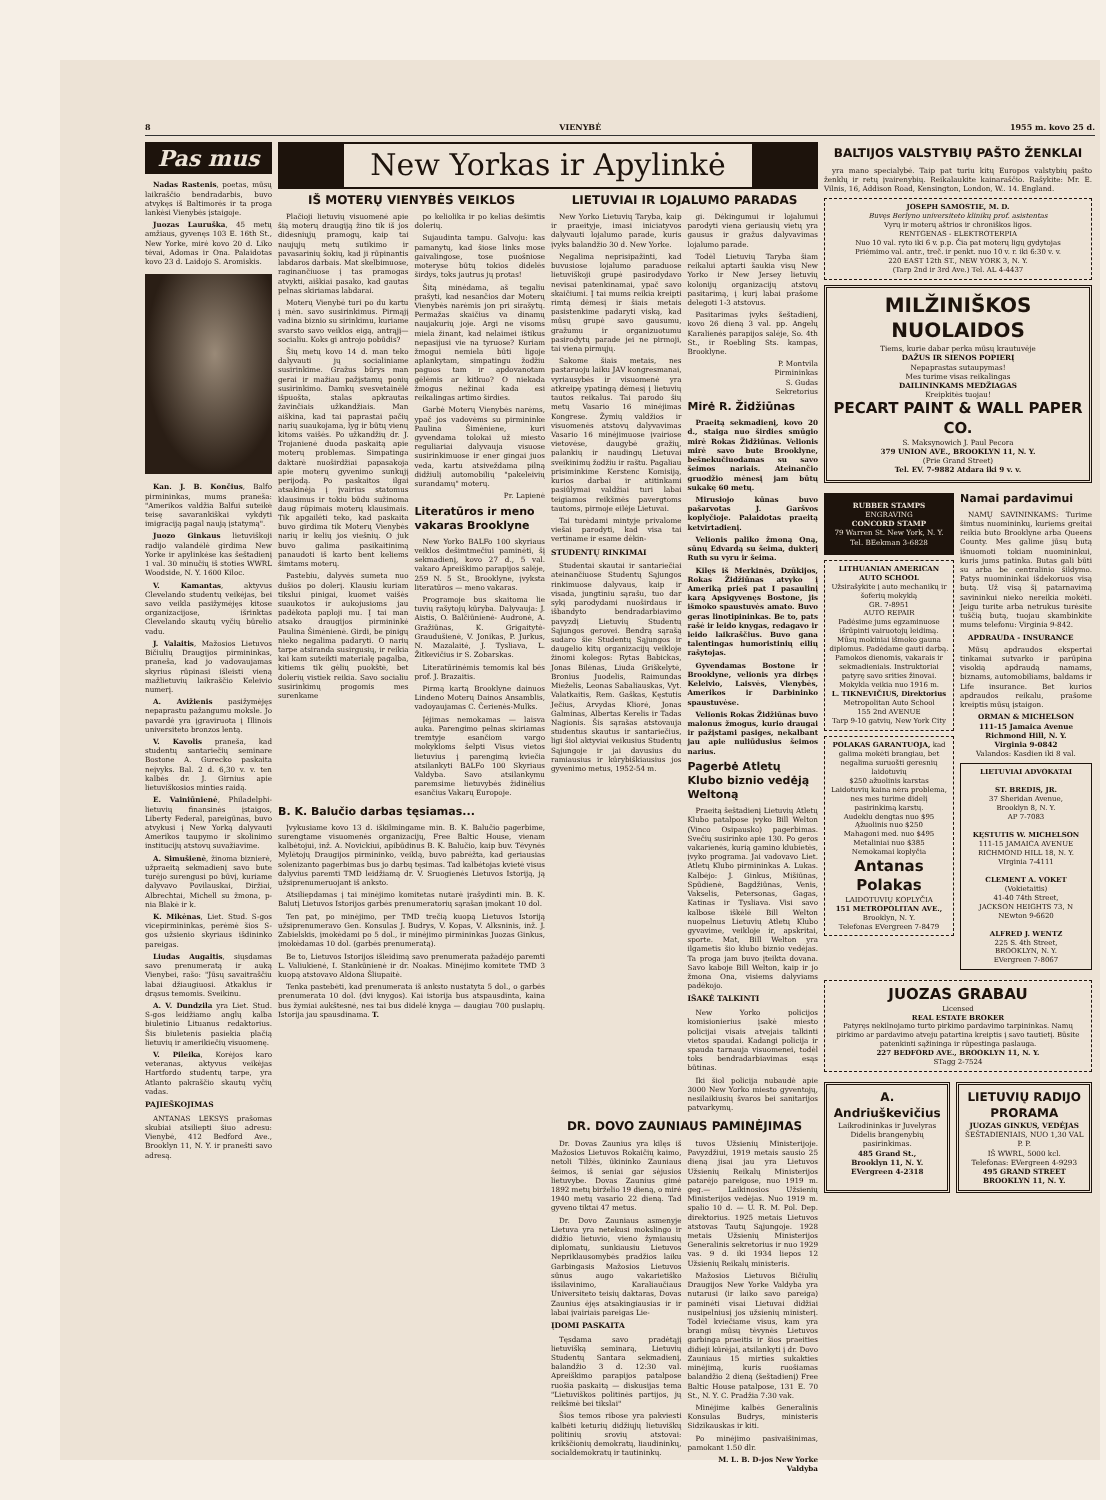8 VIENYBĖ 1955 m. kovo 25 d.
Pas mus
Nadas Rastenis, poetas, mūsų laikraščio bendradarbis, buvo atvykęs iš Baltimorės ir ta proga lankėsi Vienybės įstaigoje.
Juozas Lauruška, 45 metų amžiaus, gyvenęs 103 E. 16th St., New Yorke, mirė kovo 20 d. Liko tėvai, Adomas ir Ona. Palaidotas kovo 23 d. Laidojo S. Aromiskis.
Kan. J. B. Končius, Balfo pirmininkas, mums praneša: "Amerikos valdžia Balfui suteikė teisę savarankiškai vykdyti imigraciją pagal naują įstatymą".
Juozo Ginkaus lietuviškoji radijo valandėlė girdima New Yorke ir apylinkėse kas šeštadienį 1 val. 30 minučių iš stoties WWRL Woodside, N. Y. 1600 Kiloc.
V. Kamantas, aktyvus Clevelando studentų veikėjas, bei savo veikla pasižymėjęs kitose organizacijose, išrinktas Clevelando skautų vyčių būrelio vadu.
J. Valaitis, Mažosios Lietuvos Bičiulių Draugijos pirmininkas, praneša, kad jo vadovaujamas skyrius rūpinasi išleisti vieną mažlietuvių laikraščio Keleivio numerį.
A. Avižienis pasižymėjęs nepaprastu pažangumu moksle. Jo pavardė yra įgraviruota į Illinois universiteto bronzos lentą.
V. Kavolis praneša, kad studentų santariečių seminare Bostone A. Gurecko paskaita neįvyks. Bal. 2 d. 6,30 v. v. ten kalbės dr. J. Girnius apie lietuviškosios minties raidą.
E. Vainiūnienė, Philadelphi-lietuvių finansinės įstaigos, Liberty Federal, pareigūnas, buvo atvykusi į New Yorką dalyvauti Amerikos taupymo ir skolinimo institucijų atstovų suvažiavime.
A. Simušienė, žinoma biznierė, užpraeitą sekmadienį savo bute turėjo surengusi po būvį, kuriame dalyvavo Povilauskai, Diržiai, Albrechtai, Michell su žmona, p-nia Blakė ir k.
K. Mikėnas, Liet. Stud. S-gos vicepirmininkas, perėmė šios S-gos užsienio skyriaus išdininko pareigas.
Liudas Augaitis, siųsdamas savo prenumeratą ir auką Vienybei, rašo: "Jūsų savaitraščiu labai džiaugiuosi. Atkaklus ir drąsus temomis. Sveikinu.
A. V. Dundzila yra Liet. Stud. S-gos leidžiamo anglų kalba biuletinio Lituanus redaktorius. Šis biuletenis pasiekia plačią lietuvių ir amerikiečių visuomenę.
V. Pileika, Korėjos karo veteranas, aktyvus veikėjas Hartfordo studentų tarpe, yra Atlanto pakraščio skautų vyčių vadas.
PAJIEŠKOJIMAS
ANTANAS LEKSYS prašomas skubiai atsiliepti šiuo adresu: Vienybė, 412 Bedford Ave., Brooklyn 11, N. Y. ir pranešti savo adresą.
New Yorkas ir Apylinkė
IŠ MOTERŲ VIENYBĖS VEIKLOS
Plačioji lietuvių visuomenė apie šią moterų draugiją žino tik iš jos didesniųjų pramogų, kaip tai naujųjų metų sutikimo ir pavasarinių šokių, kad ji rūpinantis labdaros darbais. Mat skelbimuose, raginančiuose į tas pramogas atvykti, aiškiai pasako, kad gautas pelnas skiriamas labdarai.
Moterų Vienybė turi po du kartu į mėn. savo susirinkimus. Pirmąjį vadina biznio su sirinkimu, kuriame svarsto savo veiklos eigą, antrąjį—socialiu. Koks gi antrojo pobūdis?
Šių metų kovo 14 d. man teko dalyvauti jų socialiniame susirinkime. Gražus būrys man gerai ir mažiau pažįstamų ponių susirinkimo. Damkų svesvetainėlė išpuošta, stalas apkrautas žavinčiais užkandžiais. Man aiškina, kad tai paprastai pačių narių suaukojama, lyg ir būtų vienų kitoms vaišės. Po užkandžių dr. J. Trojanienė duoda paskaitą apie moterų problemas. Simpatinga daktarė nuoširdžiai papasakoja apie moterų gyvenimo sunkųjį perijodą. Po paskaitos ilgai atsakinėja į įvairius statomus klausimus ir tokiu būdu sužinoma daug rūpimais moterų klausimais. Tik apgailėti teko, kad paskaita buvo girdima tik Moterų Vienybės narių ir kelių jos viešnių. O juk buvo galima pasikaitinimą panaudoti iš karto bent keliems šimtams moterų.
Pastebiu, dalyvės sumeta nuo dušios po dolerį. Klausiu kuriam tikslui pinigai, kuomet vaišės suaukotos ir aukojusioms jau padėkota paploji mu. Į tai man atsako draugijos pirmininkė Paulina Šimėnienė. Girdi, be pinigų nieko negalima padaryti. O narių tarpe atsiranda susirgusių, ir reikia kai kam suteikti materialę pagalba, kitiems tik gėlių puokštė, bet dolerių vistiek reikia. Savo socialiu susirinkimų progomis mes surenkame
po keliolika ir po kelias dešimtis dolerių.
Sujaudinta tampu. Galvoju: kas pamanytų, kad šiose links mose gaivalingose, tose puošniose moteryse būtų tokios didelės širdys, toks jautrus jų protas!
Šitą minėdama, aš tegaliu prašyti, kad nesančios dar Moterų Vienybės narėmis jon pri sirašytų. Permažas skaičius va dinamų naujakurių joje. Argi ne visoms miela žinant, kad nelaimei ištikus nepasijusi vie na tyruose? Kuriam žmogui nemiela būti ligoje aplankytam, simpatingu žodžiu paguos tam ir apdovanotam gėlėmis ar kitkuo? O niekada žmogus nežinai kada esi reikalingas artimo širdies.
Garbė Moterų Vienybės narėms, ypač jos vadovėms su pirmininke Paulina Šimėniene, kuri gyvendama tolokai už miesto reguliariai dalyvauja visuose susirinkimuose ir ener gingai juos veda, kartu atsiveždama pilną didžiulį automobilių "pakeleivių surandamų" moterų.
Pr. Lapienė
Literatūros ir meno vakaras Brooklyne
New Yorko BALFo 100 skyriaus veiklos dešimtmečiui paminėti, šį sekmadienį, kovo 27 d., 5 val. vakaro Apreiškimo parapijos salėje, 259 N. 5 St., Brooklyne, įvyksta literatūros — meno vakaras.
Programoje bus skaitoma lie tuvių rašytojų kūryba. Dalyvauja: J. Aistis, O. Balčiūnienė- Audronė, A. Gražiūnas, K. Grigaitytė-Graudušienė, V. Jonikas, P. Jurkus, N. Mazalaitė, J. Tysliava, L. Žitkevičius ir S. Zobarskas.
Literatūrinėmis temomis kal bės prof. J. Brazaitis.
Pirmą kartą Brooklyne dainuos Lindeno Moterų Dainos Ansamblis, vadoyaujamas C. Čerienės-Mulks.
Įėjimas nemokamas — laisva auka. Parengimo pelnas skiriamas tremtyje esančiom vargo mokykloms šelpti Visus vietos lietuvius į parengimą kviečia atsilankyti BALFo 100 Skyriaus Valdyba. Savo atsilankymu paremsime lietuvybės židinėlius esančius Vakarų Europoje.
B. K. Balučio darbas tęsiamas...
Įvykusiame kovo 13 d. iškilmingame min. B. K. Balučio pagerbime, surengtame visuomenės organizacijų, Free Baltic House, vienam kalbėtojui, inž. A. Novickiui, apibūdinus B. K. Balučio, kaip buv. Tėvynės Mylėtojų Draugijos pirmininko, veiklą, buvo pabrėžta, kad geriausias solenizanto pagerbimas bus jo darbų tęsimas. Tad kalbėtojas kvietė visus dalyvius paremti TMD leidžiamą dr. V. Sruogienės Lietuvos Istoriją, ją užsiprenumeruojant iš anksto.
Atsiliepdamas į tai minėjimo komitetas nutarė įrašydinti min. B. K. Balutį Lietuvos Istorijos garbės prenumeratorių sąrašan įmokant 10 dol.
Ten pat, po minėjimo, per TMD trečią kuopą Lietuvos Istoriją užsiprenumeravo Gen. Konsulas J. Budrys, V. Kopas, V. Alksninis, inž. J. Zabielskis, įmokėdami po 5 dol., ir minėjimo pirmininkas Juozas Ginkus, įmokėdamas 10 dol. (garbės prenumeratą).
Be to, Lietuvos Istorijos išleidimą savo prenumerata pažadėjo paremti L. Valiukienė, I. Stankūnienė ir dr. Noakas. Minėjimo komitete TMD 3 kuopą atstovavo Aldona Šliupaitė.
Tenka pastebėti, kad prenumerata iš anksto nustatyta 5 dol., o garbės prenumerata 10 dol. (dvi knygos). Kai istorija bus atspausdinta, kaina bus žymiai aukštesnė, nes tai bus didelė knyga — daugiau 700 puslapių. Istorija jau spausdinama. T.
LIETUVIAI IR LOJALUMO PARADAS
New Yorko Lietuvių Taryba, kaip ir praeityje, imasi iniciatyvos dalyvauti lojalumo parade, kuris įvyks balandžio 30 d. New Yorke.
Negalima neprisipažinti, kad buvusiose lojalumo paraduose lietuviškoji grupė pasirodydavo nevisai patenkinamai, ypač savo skaičiumi. Į tai mums reikia kreipti rimtą dėmesį ir šiais metais pasistenkime padaryti viską, kad mūsų grupė savo gausumu, gražumu ir organizuotumu pasirodytų parade jei ne pirmoji, tai viena pirmųjų.
Sakome šiais metais, nes pastaruoju laiku JAV kongresmanai, vyriausybės ir visuomenė yra atkreipę ypatingą dėmesį į lietuvių tautos reikalus. Tai parodo šių metų Vasario 16 minėjimas Kongrese. Žymių valdžios ir visuomenės atstovų dalyvavimas Vasario 16 minėjimuose įvairiose vietovėse, daugybė gražių, palankių ir naudingų Lietuvai sveikinimų žodžiu ir raštu. Pagaliau prisiminkime Kerstenc Komisiją, kurios darbai ir atitinkami pasiūlymai valdžiai turi labai teigiamos reikšmės pavergtoms tautoms, pirmoje eilėje Lietuvai.
Tai turėdami mintyje privalome viešai parodyti, kad visa tai vertiname ir esame dėkin-
STUDENTŲ RINKIMAI
Studentai skautai ir santariečiai ateinančiuose Studentų Sąjungos rinkimuose dalyvaus, kaip ir visada, jungtiniu sąrašu, tuo dar sykį parodydami nuoširdaus ir išbandyto bendradarbiavimo pavyzdį Lietuvių Studentų Sąjungos gerovei. Bendrą sąrašą sudaro šie Studentų Sąjungos ir daugelio kitų organizacijų veikloje žinomi kolegos: Rytas Babickas, Jonas Bilėnas, Liuda Griškelytė, Bronius Juodelis, Raimundas Mieželis, Leonas Sabaliauskas, Vyt. Valatkaitis, Rem. Gaškas, Kęstutis Ječius, Arvydas Kliorė, Jonas Galminas, Albertas Kerelis ir Tadas Nagionis. Šis sąrašas atstovauja studentus skautus ir santariečius, ligi šiol aktyviai veikusius Studentų Sąjungoje ir jai davusius du ramiausius ir kūrybiškiausius jos gyvenimo metus, 1952-54 m.
gi. Dėkingumui ir lojalumui parodyti viena geriausių vietų yra gausus ir gražus dalyvavimas lojalumo parade.
Todėl Lietuvių Taryba šiam reikalui aptarti šaukia visų New Yorko ir New Jersey lietuvių kolonijų organizacijų atstovų pasitarimą, į kurį labai prašome delegoti 1-3 atstovus.
Pasitarimas įvyks šeštadienį, kovo 26 dieną 3 val. pp. Angelų Karalienės parapijos salėje, So. 4th St., ir Roebling Sts. kampas, Brooklyne.
P. Montvila
Pirmininkas
S. Gudas
Sekretorius
Mirė R. Židžiūnas
Praeitą sekmadienį, kovo 20 d., staiga nuo širdies smūgio mirė Rokas Židžiūnas. Velionis mirė savo bute Brooklyne, bešnekučiuodamas su savo šeimos nariais. Ateinančio gruodžio mėnesį jam būtų sukakę 60 metų.
Mirusiojo kūnas buvo pašarvotas J. Garšvos koplyčioje. Palaidotas praeitą ketvirtadienį.
Velionis paliko žmoną Oną, sūnų Edvardą su šeima, dukterį Ruth su vyru ir šeima.
Kilęs iš Merkinės, Dzūkijos, Rokas Židžiūnas atvyko į Ameriką prieš pat I pasaulinį karą Apsigyvenęs Bostone, jis išmoko spaustuvės amato. Buvo geras linotipininkas. Be to, pats rašė ir leido knygas, redagavo ir leido laikraščius. Buvo gana talentingas humoristinių eilių rašytojas.
Gyvendamas Bostone ir Brooklyne, velionis yra dirbęs Keleivio, Laisvės, Vienybės, Amerikos ir Darbininko spaustuvėse.
Velionis Rokas Židžiūnas buvo malonus žmogus, kurio draugai ir pažįstami pasiges, nekalbant jau apie nuliūdusius šeimos narius.
Pagerbė Atletų Klubo biznio vedėją Weltoną
Praeitą šeštadienį Lietuvių Atletų Klubo patalpose įvyko Bill Welton (Vinco Osipausko) pagerbimas. Svečių susirinko apie 130. Po geros vakarienės, kurią gamino klubietės, įvyko programa. Jai vadovavo Liet. Atletų Klubo pirmininkas A. Lukas. Kalbėjo: J. Ginkus, Mišiūnas, Spūdienė, Bagdžiūnas, Venis, Vakselis, Petersonas, Gagas, Katinas ir Tysliava. Visi savo kalbose iškėlė Bill Welton nuopelnus Lietuvių Atletų Klubo gyvavime, veikloje ir, apskritai, sporte. Mat, Bill Welton yra ilgametis šio klubo biznio vedėjas. Ta proga jam buvo įteikta dovana. Savo kaboje Bill Welton, kaip ir jo žmona Ona, visiems dalyviams padėkojo.
IŠAKĖ TALKINTI
New Yorko policijos komisionierius įsakė miesto policijai visais atvejais talkinti vietos spaudai. Kadangi policija ir spauda tarnauja visuomenei, todėl toks bendradarbiavimas esąs būtinas.
Iki šiol policija nubaudė apie 3000 New Yorko miesto gyventojų, nesilaikiusių švaros bei sanitarijos patvarkymų.
DR. DOVO ZAUNIAUS PAMINĖJIMAS
Dr. Dovas Zaunius yra kilęs iš Mažosios Lietuvos Rokaičių kaimo, netoli Tilžės, ūkininko Zauniaus šeimos, iš seniai gar sėjusios lietuvybe. Dovas Zaunius gimė 1892 metų birželio 19 dieną, o mirė 1940 metų vasario 22 dieną. Tad gyveno tiktai 47 metus.
Dr. Dovo Zauniaus asmenyje Lietuva yra netekusi mokslingo ir didžio lietuvio, vieno žymiausių diplomatų, sunkiausiu Lietuvos Nepriklausomybės pradžios laiku Garbingasis Mažosios Lietuvos sūnus augo vakarietiško išsilavinimo, Karaliaučiaus Universiteto teisių daktaras, Dovas Zaunius ėjęs atsakingiausias ir ir labai įvairiais pareigas Lie-
ĮDOMI PASKAITA
Tęsdama savo pradėtąjį lietuvišką seminarą, Lietuvių Studentų Santara sekmadienį, balandžio 3 d. 12:30 val. Apreiškimo parapijos patalpose ruošia paskaitą — diskusijas tema "Lietuviškos politinės partijos, jų reikšmė bei tikslai"
Šios temos ribose yra pakviesti kalbėti keturių didžiųjų lietuviškų politinių srovių atstovai: krikščionių demokratų, liaudininkų, socialdemokratų ir tautininkų.
tuvos Užsienių Ministerijoje. Pavyzdžiui, 1919 metais sausio 25 dieną jisai jau yra Lietuvos Užsienių Reikalų Ministerijos patarėjo pareigose, nuo 1919 m. geg.— Laikinosios Užsienių Ministerijos vedėjas. Nuo 1919 m. spalio 10 d. — U. R. M. Pol. Dep. direktorius. 1925 metais Lietuvos atstovas Tautų Sąjungoje. 1928 metais Užsienių Ministerijos Generalinis sekretorius ir nuo 1929 vas. 9 d. iki 1934 liepos 12 Užsienių Reikalų ministeris.
Mažosios Lietuvos Bičiulių Draugijos New Yorke Valdyba yra nutarusi (ir laiko savo pareiga) paminėti visai Lietuvai didžiai nusipelniusį jos užsienių ministerį. Todėl kviečiame visus, kam yra brangi mūsų tėvynės Lietuvos garbinga praeitis ir šios praeities didieji kūrėjai, atsilankyti į dr. Dovo Zauniaus 15 mirties sukakties minėjimą, kuris ruošiamas balandžio 2 dieną (šeštadienį) Free Baltic House patalpose, 131 E. 70 St., N. Y. C. Pradžia 7:30 vak.
Minėjime kalbės Generalinis Konsulas Budrys, ministeris Sidzikauskas ir kiti.
Po minėjimo pasivaišinimas, pamokant 1.50 dlr.
M. L. B. D-jos New Yorke Valdyba
BALTIJOS VALSTYBIŲ PAŠTO ŽENKLAI
yra mano specialybė. Taip pat turiu kitų Europos valstybių pašto ženklų ir retų įvairenybių. Reikalaukite kainaraščio. Rašykite: Mr. E. Vilnis, 16, Addison Road, Kensington, London, W.. 14. England.
JOSEPH SAMOSTIE, M. D.
Buvęs Berlyno universiteto klinikų prof. asistentas
Vyrų ir moterų aštrios ir chroniškos ligos.
RENTGENAS - ELEKTROTERPIA
Nuo 10 val. ryto iki 6 v. p.p. Čia pat moterų ligų gydytojas
Priėmimo val. antr., treč. ir penkt. nuo 10 v. r. iki 6:30 v. v.
220 EAST 12th ST., NEW YORK 3, N. Y.
(Tarp 2nd ir 3rd Ave.) Tel. AL 4-4437
MILŽINIŠKOS NUOLAIDOS
Tiems, kurie dabar perka mūsų krautuvėje
DAŽUS IR SIENOS POPIERĮ
Nepaprastas sutaupymas!
Mes turime visas reikalingas
DAILININKAMS MEDŽIAGAS
Kreipkitės tuojau!
PECART PAINT & WALL PAPER CO.
S. Maksynowich J. Paul Pecora
379 UNION AVE., BROOKLYN 11, N. Y.
(Prie Grand Street)
Tel. EV. 7-9882 Atdara iki 9 v. v.
RUBBER STAMPS
ENGRAVING
CONCORD STAMP
79 Warren St. New York, N. Y.
Tel. BEekman 3-6828
LITHUANIAN AMERICAN AUTO SCHOOL
Užsirašykite į auto mechanikų ir šoferių mokyklą
GR. 7-8951
AUTO REPAIR
Padėsime jums egzaminuose išrūpinti vairuotojų leidimą. Mūsų mokiniai išmoko gauna diplomus. Padėdame gauti darbą. Pamokos dienomis, vakarais ir sekmadieniais. Instruktoriai patyrę savo srities žinovai. Mokykla veikia nuo 1916 m.
L. TIKNEVIČIUS, Direktorius
Metropolitan Auto School
155 2nd AVENUE
Tarp 9-10 gatvių, New York City
POLAKAS GARANTUOJA, kad galima mokėti brangiau, bet negalima suruošti geresnių laidotuvių
$250 ažuolinis karstas
Laidotuvių kaina nėra problema, nes mes turime didelį pasirinkimą karstų.
Audeklu dengtas nuo $95
Ąžuolinis nuo $250
Mahagoni med. nuo $495
Metaliniai nuo $385
Nemokamai koplyčia
Antanas Polakas
LAIDOTUVIŲ KOPLYČIA
151 METROPOLITAN AVE.,
Brooklyn, N. Y.
Telefonas EVergreen 7-8479
Namai pardavimui
NAMŲ SAVININKAMS: Turime šimtus nuomininkų, kuriems greitai reikia buto Brooklyne arba Queens County. Mes galime jūsų butą išnuomoti tokiam nuomininkui, kuris jums patinka. Butas gali būti su arba be centralinio šildymo. Patys nuomininkai išdekoruos visą butą. Už visą šį patarnavimą savininkui nieko nereikia mokėti. Jeigu turite arba netrukus turėsite tuščią butą, tuojau skambinkite mums telefonu: Virginia 9-842.
APDRAUDA - INSURANCE
Mūsų apdraudos ekspertai tinkamai sutvarko ir parūpina visokią apdraudą namams, biznams, automobiliams, baldams ir Life insurance. Bet kurios apdraudos reikalu, prašome kreiptis mūsų įstaigon.
ORMAN & MICHELSON
111-15 Jamaica Avenue
Richmond Hill, N. Y.
Virginia 9-0842
Valandos: Kasdien iki 8 val.
LIETUVIAI ADVOKATAI
ST. BREDIS, JR.
37 Sheridan Avenue,
Brooklyn 8, N. Y.
AP 7-7083
KĘSTUTIS W. MICHELSON
111-15 JAMAICA AVENUE
RICHMOND HILL 18, N. Y.
VIrginia 7-4111
CLEMENT A. VOKET
(Vokietaitis)
41-40 74th Street,
JACKSON HEIGHTS 73, N
NEwton 9-6620
ALFRED J. WENTZ
225 S. 4th Street,
BROOKLYN, N. Y.
EVergreen 7-8067
JUOZAS GRABAU
Licensed
REAL ESTATE BROKER
Patyręs nekilnojamo turto pirkimo pardavimo tarpininkas. Namų pirkimo ar pardavimo atveju patartina kreiptis į savo tautietį. Būsite patenkinti sąžininga ir rūpestinga paslauga.
227 BEDFORD AVE., BROOKLYN 11, N. Y.
STagg 2-7524
A. Andriuškevičius
Laikrodininkas ir Juvelyras
Didelis brangenybių pasirinkimas.
485 Grand St.,
Brooklyn 11, N. Y.
EVergreen 4-2318
LIETUVIŲ RADIJO PRORAMA
JUOZAS GINKUS, VEDĖJAS
ŠEŠTADIENIAIS, NUO 1,30 VAL P. P.
IŠ WWRL, 5000 kcl.
Telefonas: EVergreen 4-9293
495 GRAND STREET BROOKLYN 11, N. Y.